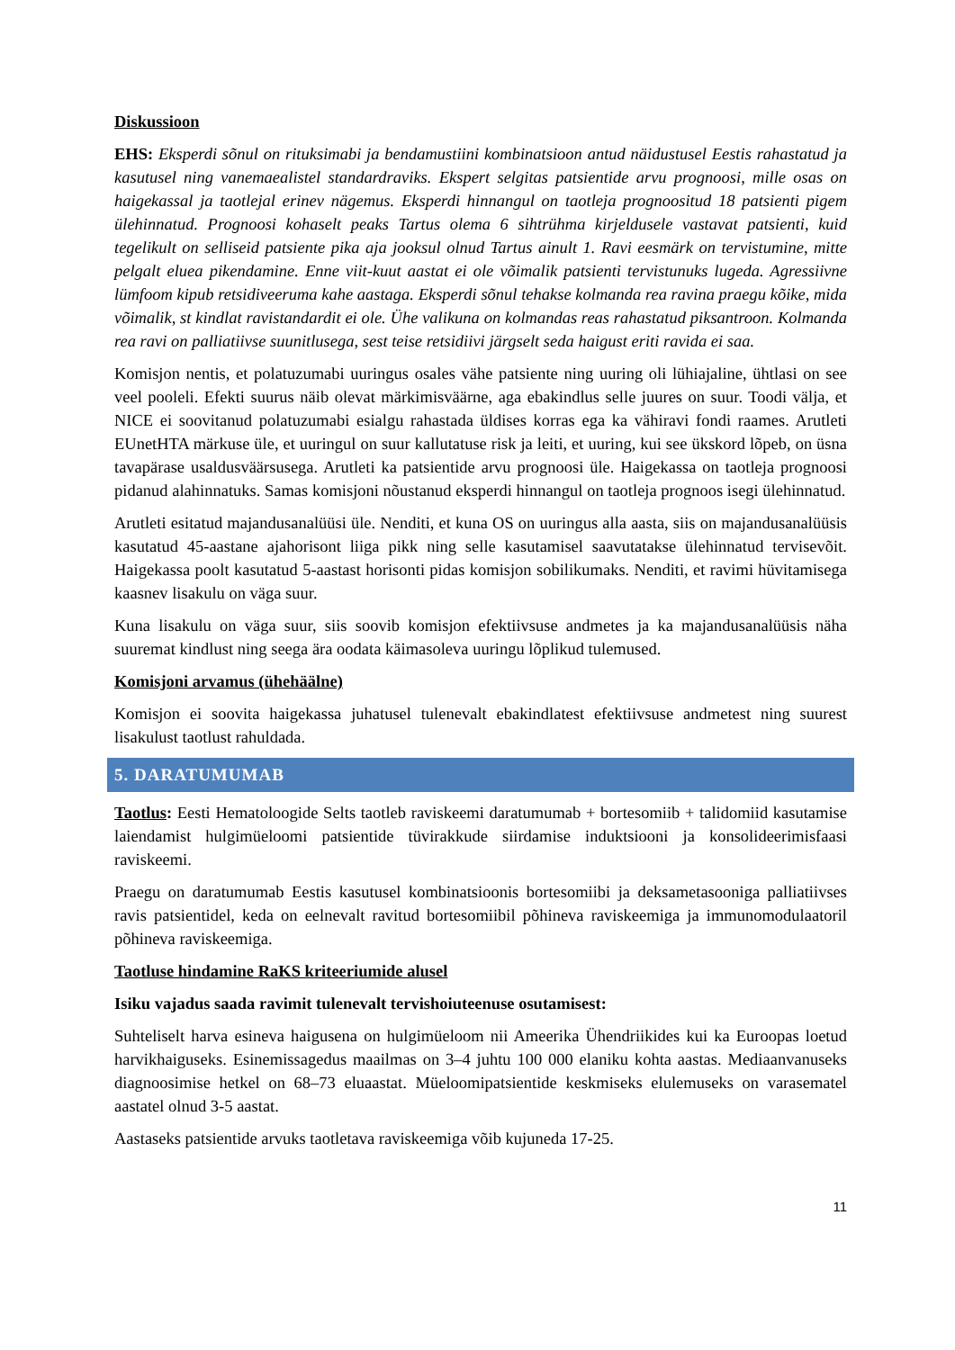Diskussioon
EHS: Eksperdi sõnul on rituksimabi ja bendamustiini kombinatsioon antud näidustusel Eestis rahastatud ja kasutusel ning vanemaealistel standardraviks. Ekspert selgitas patsientide arvu prognoosi, mille osas on haigekassal ja taotlejal erinev nägemus. Eksperdi hinnangul on taotleja prognoositud 18 patsienti pigem ülehinnatud. Prognoosi kohaselt peaks Tartus olema 6 sihtrühma kirjeldusele vastavat patsienti, kuid tegelikult on selliseid patsiente pika aja jooksul olnud Tartus ainult 1. Ravi eesmärk on tervistumine, mitte pelgalt eluea pikendamine. Enne viit-kuut aastat ei ole võimalik patsienti tervistunuks lugeda. Agressiivne lümfoom kipub retsidiveeruma kahe aastaga. Eksperdi sõnul tehakse kolmanda rea ravina praegu kõike, mida võimalik, st kindlat ravistandardit ei ole. Ühe valikuna on kolmandas reas rahastatud piksantroon. Kolmanda rea ravi on palliatiivse suunitlusega, sest teise retsidiivi järgselt seda haigust eriti ravida ei saa.
Komisjon nentis, et polatuzumabi uuringus osales vähe patsiente ning uuring oli lühiajaline, ühtlasi on see veel pooleli. Efekti suurus näib olevat märkimisväärne, aga ebakindlus selle juures on suur. Toodi välja, et NICE ei soovitanud polatuzumabi esialgu rahastada üldises korras ega ka vähiravi fondi raames. Arutleti EUnetHTA märkuse üle, et uuringul on suur kallutatuse risk ja leiti, et uuring, kui see ükskord lõpeb, on üsna tavapärase usaldusväärsusega. Arutleti ka patsientide arvu prognoosi üle. Haigekassa on taotleja prognoosi pidanud alahinnatuks. Samas komisjoni nõustanud eksperdi hinnangul on taotleja prognoos isegi ülehinnatud.
Arutleti esitatud majandusanalüüsi üle. Nenditi, et kuna OS on uuringus alla aasta, siis on majandusanalüüsis kasutatud 45-aastane ajahorisont liiga pikk ning selle kasutamisel saavutatakse ülehinnatud tervisevõit. Haigekassa poolt kasutatud 5-aastast horisonti pidas komisjon sobilikumaks. Nenditi, et ravimi hüvitamisega kaasnev lisakulu on väga suur.
Kuna lisakulu on väga suur, siis soovib komisjon efektiivsuse andmetes ja ka majandusanalüüsis näha suuremat kindlust ning seega ära oodata käimasoleva uuringu lõplikud tulemused.
Komisjoni arvamus (ühehäälne)
Komisjon ei soovita haigekassa juhatusel tulenevalt ebakindlatest efektiivsuse andmetest ning suurest lisakulust taotlust rahuldada.
5. DARATUMUMAB
Taotlus: Eesti Hematoloogide Selts taotleb raviskeemi daratumumab + bortesomiib + talidomiid kasutamise laiendamist hulgimüeloomi patsientide tüvirakkude siirdamise induktsiooni ja konsolideerimisfaasi raviskeemi.
Praegu on daratumumab Eestis kasutusel kombinatsioonis bortesomiibi ja deksametasooniga palliatiivses ravis patsientidel, keda on eelnevalt ravitud bortesomiibil põhineva raviskeemiga ja immunomodulaatoril põhineva raviskeemiga.
Taotluse hindamine RaKS kriteeriumide alusel
Isiku vajadus saada ravimit tulenevalt tervishoiuteenuse osutamisest:
Suhteliselt harva esineva haigusena on hulgimüeloom nii Ameerika Ühendriikides kui ka Euroopas loetud harvikhaiguseks. Esinemissagedus maailmas on 3–4 juhtu 100 000 elaniku kohta aastas. Mediaanvanuseks diagnoosimise hetkel on 68–73 eluaastat. Müeloomipatsientide keskmiseks elulemuseks on varasematel aastatel olnud 3-5 aastat.
Aastaseks patsientide arvuks taotletava raviskeemiga võib kujuneda 17-25.
11